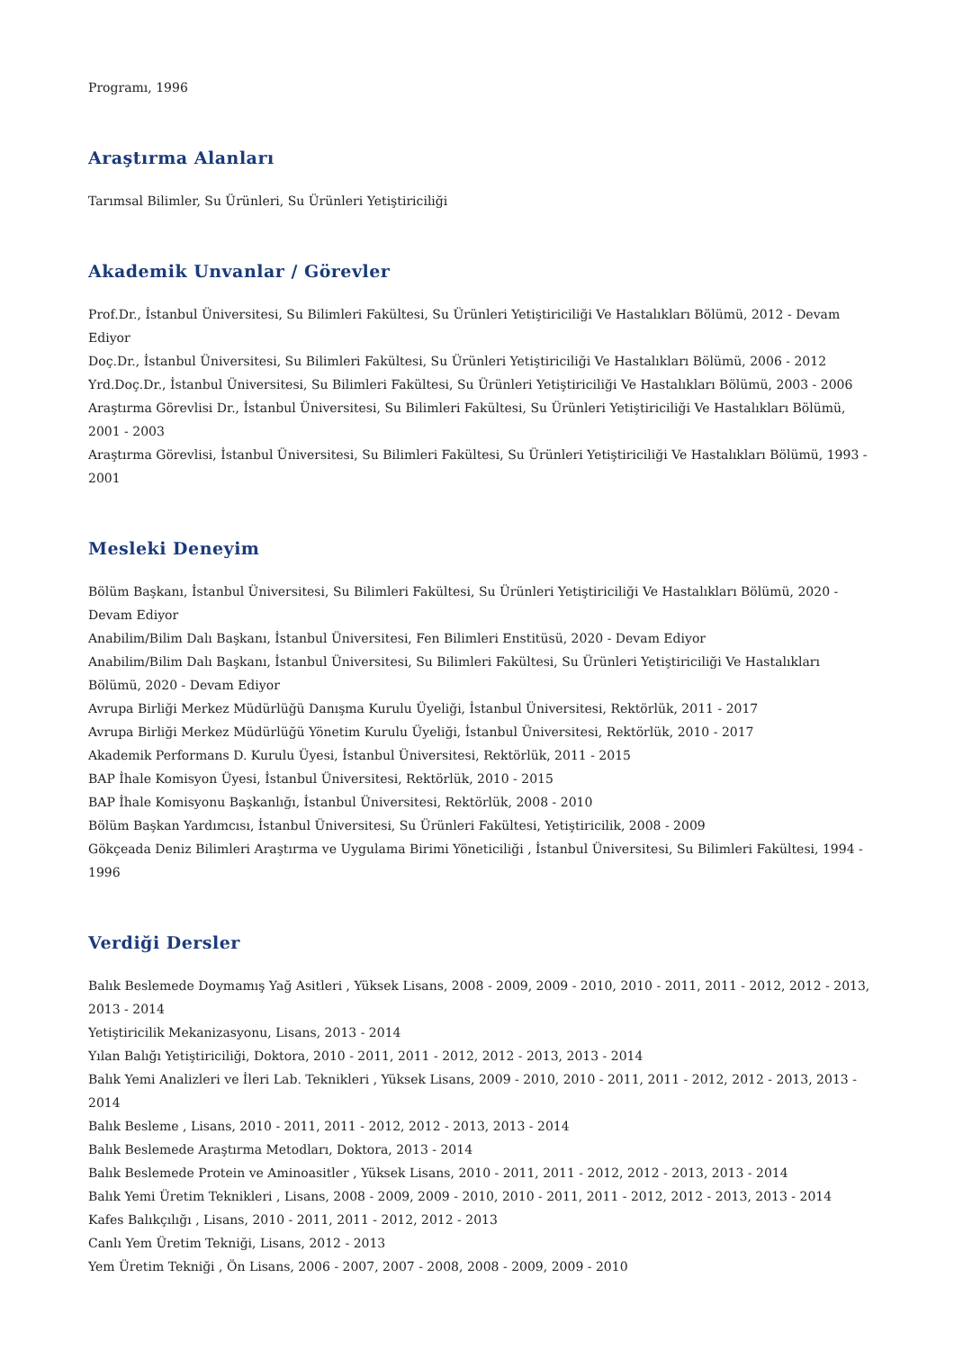Programı, 1996
Araştırma Alanları
Tarımsal Bilimler, Su Ürünleri, Su Ürünleri Yetiştiriciliği
Akademik Unvanlar / Görevler
Prof.Dr., İstanbul Üniversitesi, Su Bilimleri Fakültesi, Su Ürünleri Yetiştiriciliği Ve Hastalıkları Bölümü, 2012 - Devam Ediyor
Doç.Dr., İstanbul Üniversitesi, Su Bilimleri Fakültesi, Su Ürünleri Yetiştiriciliği Ve Hastalıkları Bölümü, 2006 - 2012
Yrd.Doç.Dr., İstanbul Üniversitesi, Su Bilimleri Fakültesi, Su Ürünleri Yetiştiriciliği Ve Hastalıkları Bölümü, 2003 - 2006
Araştırma Görevlisi Dr., İstanbul Üniversitesi, Su Bilimleri Fakültesi, Su Ürünleri Yetiştiriciliği Ve Hastalıkları Bölümü, 2001 - 2003
Araştırma Görevlisi, İstanbul Üniversitesi, Su Bilimleri Fakültesi, Su Ürünleri Yetiştiriciliği Ve Hastalıkları Bölümü, 1993 - 2001
Mesleki Deneyim
Bölüm Başkanı, İstanbul Üniversitesi, Su Bilimleri Fakültesi, Su Ürünleri Yetiştiriciliği Ve Hastalıkları Bölümü, 2020 - Devam Ediyor
Anabilim/Bilim Dalı Başkanı, İstanbul Üniversitesi, Fen Bilimleri Enstitüsü, 2020 - Devam Ediyor
Anabilim/Bilim Dalı Başkanı, İstanbul Üniversitesi, Su Bilimleri Fakültesi, Su Ürünleri Yetiştiriciliği Ve Hastalıkları Bölümü, 2020 - Devam Ediyor
Avrupa Birliği Merkez Müdürlüğü Danışma Kurulu Üyeliği, İstanbul Üniversitesi, Rektörlük, 2011 - 2017
Avrupa Birliği Merkez Müdürlüğü Yönetim Kurulu Üyeliği, İstanbul Üniversitesi, Rektörlük, 2010 - 2017
Akademik Performans D. Kurulu Üyesi, İstanbul Üniversitesi, Rektörlük, 2011 - 2015
BAP İhale Komisyon Üyesi, İstanbul Üniversitesi, Rektörlük, 2010 - 2015
BAP İhale Komisyonu Başkanlığı, İstanbul Üniversitesi, Rektörlük, 2008 - 2010
Bölüm Başkan Yardımcısı, İstanbul Üniversitesi, Su Ürünleri Fakültesi, Yetiştiricilik, 2008 - 2009
Gökçeada Deniz Bilimleri Araştırma ve Uygulama Birimi Yöneticiliği , İstanbul Üniversitesi, Su Bilimleri Fakültesi, 1994 - 1996
Verdiği Dersler
Balık Beslemede Doymamış Yağ Asitleri , Yüksek Lisans, 2008 - 2009, 2009 - 2010, 2010 - 2011, 2011 - 2012, 2012 - 2013, 2013 - 2014
Yetiştiricilik Mekanizasyonu, Lisans, 2013 - 2014
Yılan Balığı Yetiştiriciliği, Doktora, 2010 - 2011, 2011 - 2012, 2012 - 2013, 2013 - 2014
Balık Yemi Analizleri ve İleri Lab. Teknikleri , Yüksek Lisans, 2009 - 2010, 2010 - 2011, 2011 - 2012, 2012 - 2013, 2013 - 2014
Balık Besleme , Lisans, 2010 - 2011, 2011 - 2012, 2012 - 2013, 2013 - 2014
Balık Beslemede Araştırma Metodları, Doktora, 2013 - 2014
Balık Beslemede Protein ve Aminoasitler , Yüksek Lisans, 2010 - 2011, 2011 - 2012, 2012 - 2013, 2013 - 2014
Balık Yemi Üretim Teknikleri , Lisans, 2008 - 2009, 2009 - 2010, 2010 - 2011, 2011 - 2012, 2012 - 2013, 2013 - 2014
Kafes Balıkçılığı , Lisans, 2010 - 2011, 2011 - 2012, 2012 - 2013
Canlı Yem Üretim Tekniği, Lisans, 2012 - 2013
Yem Üretim Tekniği , Ön Lisans, 2006 - 2007, 2007 - 2008, 2008 - 2009, 2009 - 2010